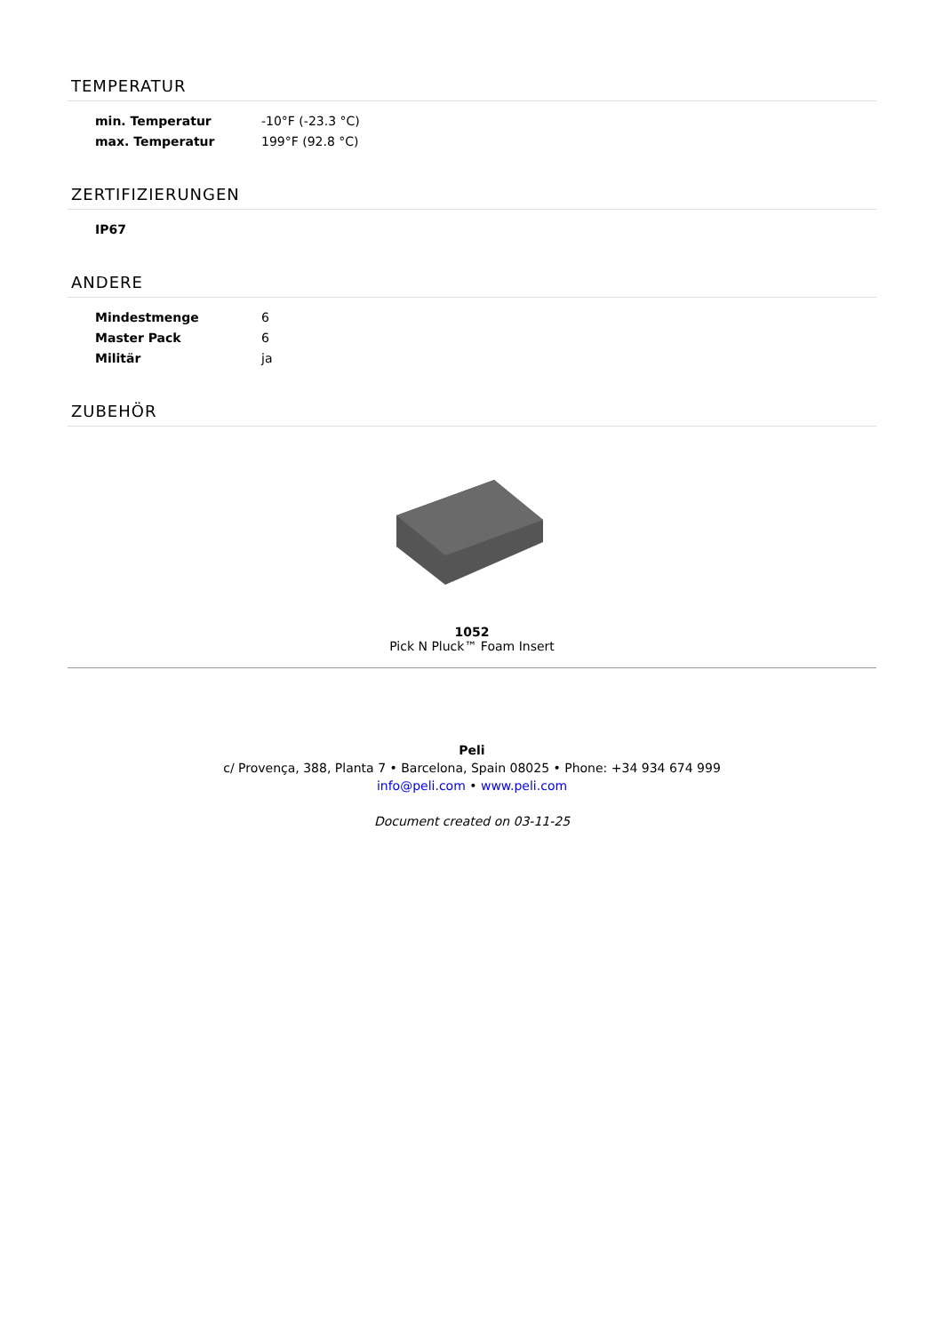TEMPERATUR
| min. Temperatur | -10°F (-23.3 °C) |
| max. Temperatur | 199°F (92.8 °C) |
ZERTIFIZIERUNGEN
| IP67 | |
ANDERE
| Mindestmenge | 6 |
| Master Pack | 6 |
| Militär | ja |
ZUBEHÖR
1052
Pick N Pluck™ Foam Insert
Peli
c/ Provença, 388, Planta 7 • Barcelona, Spain 08025 • Phone: +34 934 674 999
info@peli.com • www.peli.com
Document created on 03-11-25